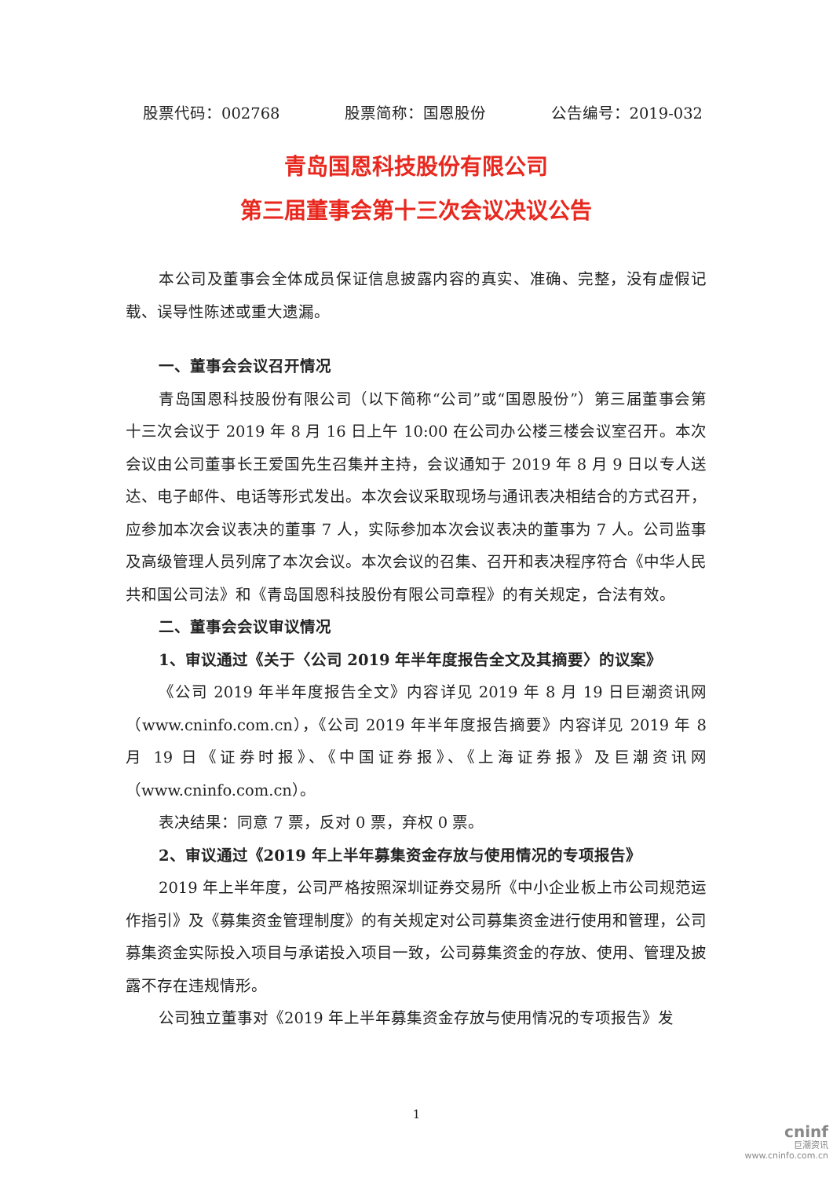股票代码：002768 股票简称：国恩股份 公告编号：2019-032
青岛国恩科技股份有限公司
第三届董事会第十三次会议决议公告
本公司及董事会全体成员保证信息披露内容的真实、准确、完整，没有虚假记载、误导性陈述或重大遗漏。
一、董事会会议召开情况
青岛国恩科技股份有限公司（以下简称“公司”或“国恩股份”）第三届董事会第十三次会议于 2019 年 8 月 16 日上午 10:00 在公司办公楼三楼会议室召开。本次会议由公司董事长王爱国先生召集并主持，会议通知于 2019 年 8 月 9 日以专人送达、电子邮件、电话等形式发出。本次会议采取现场与通讯表决相结合的方式召开，应参加本次会议表决的董事 7 人，实际参加本次会议表决的董事为 7 人。公司监事及高级管理人员列席了本次会议。本次会议的召集、召开和表决程序符合《中华人民共和国公司法》和《青岛国恩科技股份有限公司章程》的有关规定，合法有效。
二、董事会会议审议情况
1、审议通过《关于〈公司 2019 年半年度报告全文及其摘要〉的议案》
《公司 2019 年半年度报告全文》内容详见 2019 年 8 月 19 日巨潮资讯网（www.cninfo.com.cn），《公司 2019 年半年度报告摘要》内容详见 2019 年 8 月 19 日《证券时报》、《中国证券报》、《上海证券报》及巨潮资讯网（www.cninfo.com.cn）。
表决结果：同意 7 票，反对 0 票，弃权 0 票。
2、审议通过《2019 年上半年募集资金存放与使用情况的专项报告》
2019 年上半年度，公司严格按照深圳证券交易所《中小企业板上市公司规范运作指引》及《募集资金管理制度》的有关规定对公司募集资金进行使用和管理，公司募集资金实际投入项目与承诺投入项目一致，公司募集资金的存放、使用、管理及披露不存在违规情形。
公司独立董事对《2019 年上半年募集资金存放与使用情况的专项报告》发
1
cninf
巨潮资讯
www.cninfo.com.cn